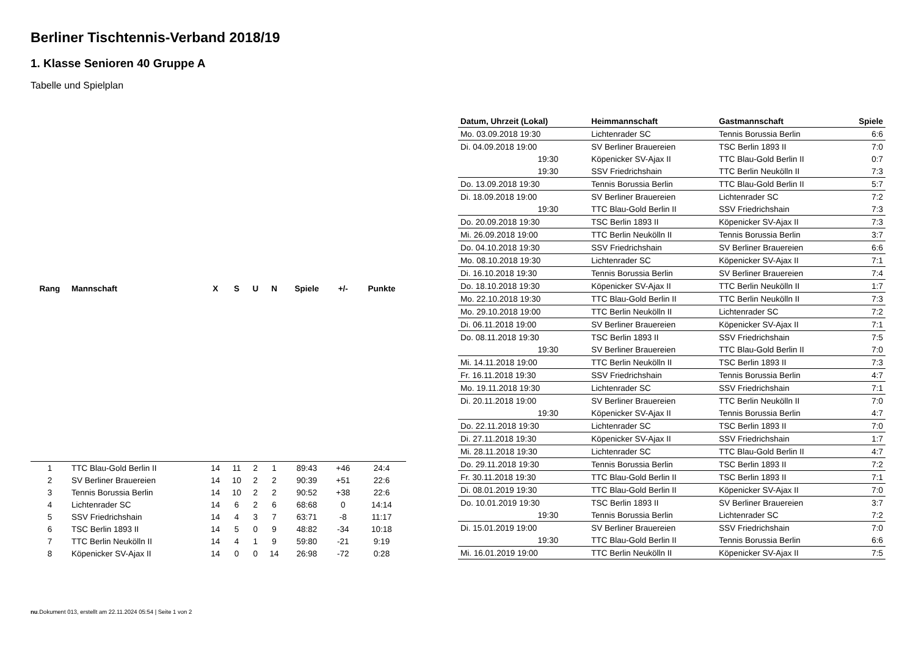Berliner Tischtennis-Verband 2018/19
1. Klasse Senioren 40 Gruppe A
Tabelle und Spielplan
| Rang | Mannschaft | X | S | U | N | Spiele | +/- | Punkte |
| --- | --- | --- | --- | --- | --- | --- | --- | --- |
| 1 | TTC Blau-Gold Berlin II | 14 | 11 | 2 | 1 | 89:43 | +46 | 24:4 |
| 2 | SV Berliner Brauereien | 14 | 10 | 2 | 2 | 90:39 | +51 | 22:6 |
| 3 | Tennis Borussia Berlin | 14 | 10 | 2 | 2 | 90:52 | +38 | 22:6 |
| 4 | Lichtenrader SC | 14 | 6 | 2 | 6 | 68:68 | 0 | 14:14 |
| 5 | SSV Friedrichshain | 14 | 4 | 3 | 7 | 63:71 | -8 | 11:17 |
| 6 | TSC Berlin 1893 II | 14 | 5 | 0 | 9 | 48:82 | -34 | 10:18 |
| 7 | TTC Berlin Neukölln II | 14 | 4 | 1 | 9 | 59:80 | -21 | 9:19 |
| 8 | Köpenicker SV-Ajax II | 14 | 0 | 0 | 14 | 26:98 | -72 | 0:28 |
| Datum, Uhrzeit (Lokal) | Heimmannschaft | Gastmannschaft | Spiele |
| --- | --- | --- | --- |
| Mo. 03.09.2018 19:30 | Lichtenrader SC | Tennis Borussia Berlin | 6:6 |
| Di. 04.09.2018 19:00 | SV Berliner Brauereien | TSC Berlin 1893 II | 7:0 |
| 19:30 | Köpenicker SV-Ajax II | TTC Blau-Gold Berlin II | 0:7 |
| 19:30 | SSV Friedrichshain | TTC Berlin Neukölln II | 7:3 |
| Do. 13.09.2018 19:30 | Tennis Borussia Berlin | TTC Blau-Gold Berlin II | 5:7 |
| Di. 18.09.2018 19:00 | SV Berliner Brauereien | Lichtenrader SC | 7:2 |
| 19:30 | TTC Blau-Gold Berlin II | SSV Friedrichshain | 7:3 |
| Do. 20.09.2018 19:30 | TSC Berlin 1893 II | Köpenicker SV-Ajax II | 7:3 |
| Mi. 26.09.2018 19:00 | TTC Berlin Neukölln II | Tennis Borussia Berlin | 3:7 |
| Do. 04.10.2018 19:30 | SSV Friedrichshain | SV Berliner Brauereien | 6:6 |
| Mo. 08.10.2018 19:30 | Lichtenrader SC | Köpenicker SV-Ajax II | 7:1 |
| Di. 16.10.2018 19:30 | Tennis Borussia Berlin | SV Berliner Brauereien | 7:4 |
| Do. 18.10.2018 19:30 | Köpenicker SV-Ajax II | TTC Berlin Neukölln II | 1:7 |
| Mo. 22.10.2018 19:30 | TTC Blau-Gold Berlin II | TTC Berlin Neukölln II | 7:3 |
| Mo. 29.10.2018 19:00 | TTC Berlin Neukölln II | Lichtenrader SC | 7:2 |
| Di. 06.11.2018 19:00 | SV Berliner Brauereien | Köpenicker SV-Ajax II | 7:1 |
| Do. 08.11.2018 19:30 | TSC Berlin 1893 II | SSV Friedrichshain | 7:5 |
| 19:30 | SV Berliner Brauereien | TTC Blau-Gold Berlin II | 7:0 |
| Mi. 14.11.2018 19:00 | TTC Berlin Neukölln II | TSC Berlin 1893 II | 7:3 |
| Fr. 16.11.2018 19:30 | SSV Friedrichshain | Tennis Borussia Berlin | 4:7 |
| Mo. 19.11.2018 19:30 | Lichtenrader SC | SSV Friedrichshain | 7:1 |
| Di. 20.11.2018 19:00 | SV Berliner Brauereien | TTC Berlin Neukölln II | 7:0 |
| 19:30 | Köpenicker SV-Ajax II | Tennis Borussia Berlin | 4:7 |
| Do. 22.11.2018 19:30 | Lichtenrader SC | TSC Berlin 1893 II | 7:0 |
| Di. 27.11.2018 19:30 | Köpenicker SV-Ajax II | SSV Friedrichshain | 1:7 |
| Mi. 28.11.2018 19:30 | Lichtenrader SC | TTC Blau-Gold Berlin II | 4:7 |
| Do. 29.11.2018 19:30 | Tennis Borussia Berlin | TSC Berlin 1893 II | 7:2 |
| Fr. 30.11.2018 19:30 | TTC Blau-Gold Berlin II | TSC Berlin 1893 II | 7:1 |
| Di. 08.01.2019 19:30 | TTC Blau-Gold Berlin II | Köpenicker SV-Ajax II | 7:0 |
| Do. 10.01.2019 19:30 | TSC Berlin 1893 II | SV Berliner Brauereien | 3:7 |
| 19:30 | Tennis Borussia Berlin | Lichtenrader SC | 7:2 |
| Di. 15.01.2019 19:00 | SV Berliner Brauereien | SSV Friedrichshain | 7:0 |
| 19:30 | TTC Blau-Gold Berlin II | Tennis Borussia Berlin | 6:6 |
| Mi. 16.01.2019 19:00 | TTC Berlin Neukölln II | Köpenicker SV-Ajax II | 7:5 |
nu.Dokument 013, erstellt am 22.11.2024 05:54 | Seite 1 von 2